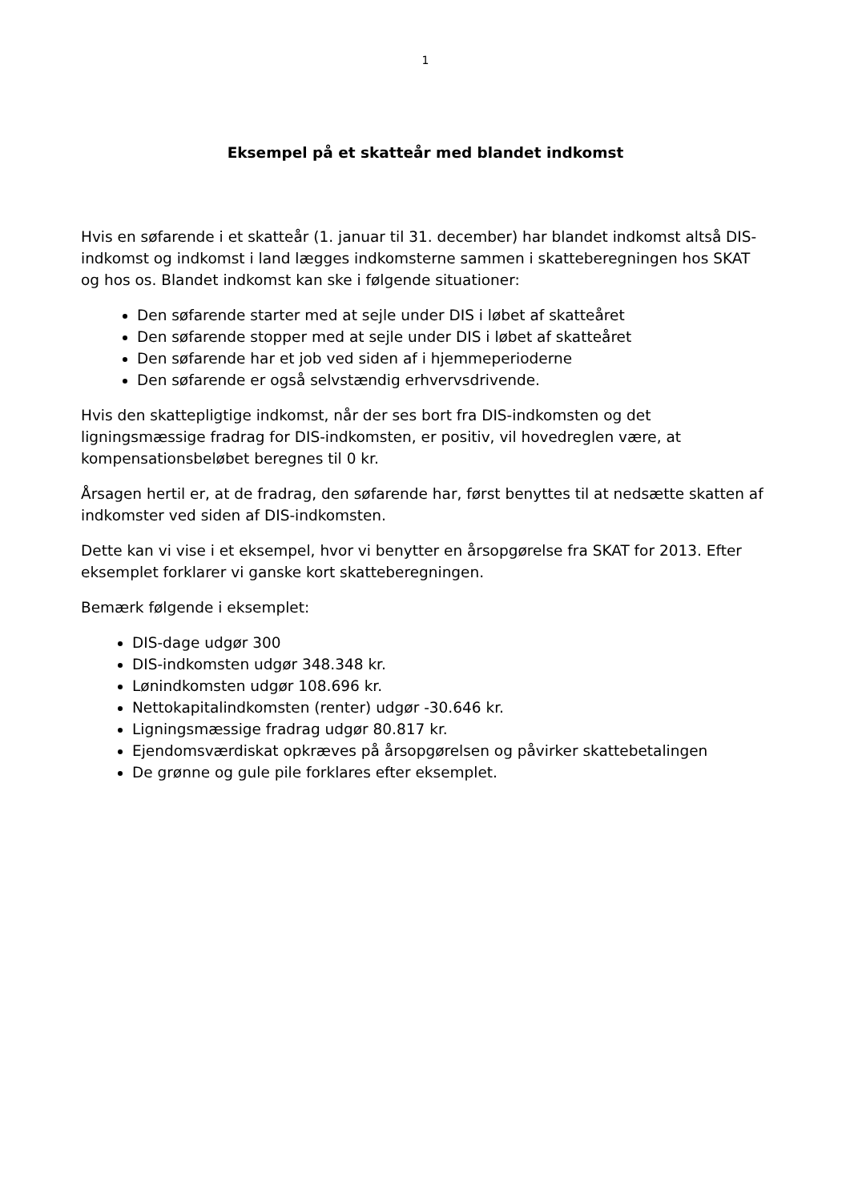1
Eksempel på et skatteår med blandet indkomst
Hvis en søfarende i et skatteår (1. januar til 31. december) har blandet indkomst altså DIS-indkomst og indkomst i land lægges indkomsterne sammen i skatteberegningen hos SKAT og hos os. Blandet indkomst kan ske i følgende situationer:
Den søfarende starter med at sejle under DIS i løbet af skatteåret
Den søfarende stopper med at sejle under DIS i løbet af skatteåret
Den søfarende har et job ved siden af i hjemmeperioderne
Den søfarende er også selvstændig erhvervsdrivende.
Hvis den skattepligtige indkomst, når der ses bort fra DIS-indkomsten og det ligningsmæssige fradrag for DIS-indkomsten, er positiv, vil hovedreglen være, at kompensationsbeløbet beregnes til 0 kr.
Årsagen hertil er, at de fradrag, den søfarende har, først benyttes til at nedsætte skatten af indkomster ved siden af DIS-indkomsten.
Dette kan vi vise i et eksempel, hvor vi benytter en årsopgørelse fra SKAT for 2013. Efter eksemplet forklarer vi ganske kort skatteberegningen.
Bemærk følgende i eksemplet:
DIS-dage udgør 300
DIS-indkomsten udgør 348.348 kr.
Lønindkomsten udgør 108.696 kr.
Nettokapitalindkomsten (renter) udgør -30.646 kr.
Ligningsmæssige fradrag udgør 80.817 kr.
Ejendomsværdiskat opkræves på årsopgørelsen og påvirker skattebetalingen
De grønne og gule pile forklares efter eksemplet.